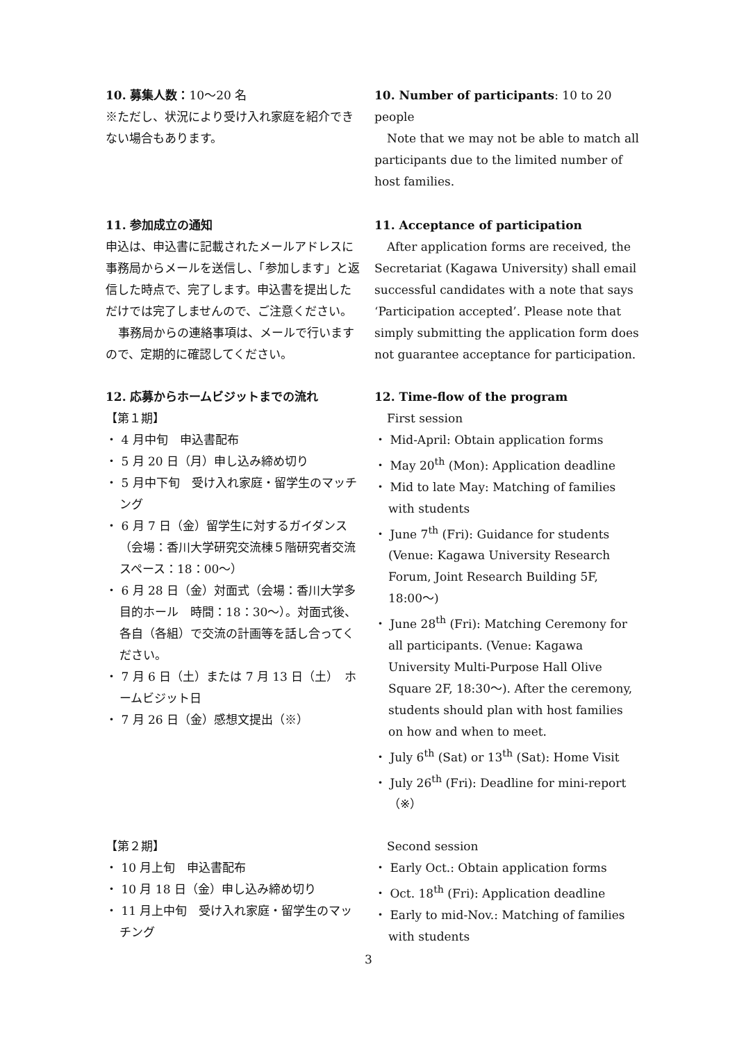10. 募集人数：10〜20 名
※ただし、状況により受け入れ家庭を紹介できない場合もあります。
10. Number of participants: 10 to 20 people
Note that we may not be able to match all participants due to the limited number of host families.
11. 参加成立の通知
申込は、申込書に記載されたメールアドレスに事務局からメールを送信し、「参加します」と返信した時点で、完了します。申込書を提出しただけでは完了しませんので、ご注意ください。
事務局からの連絡事項は、メールで行いますので、定期的に確認してください。
11. Acceptance of participation
After application forms are received, the Secretariat (Kagawa University) shall email successful candidates with a note that says ‘Participation accepted’. Please note that simply submitting the application form does not guarantee acceptance for participation.
12. 応募からホームビジットまでの流れ
【第１期】
・ 4 月中旬　申込書配布
・ 5 月 20 日（月）申し込み締め切り
・ 5 月中下旬　受け入れ家庭・留学生のマッチング
・ 6 月 7 日（金）留学生に対するガイダンス（会場：香川大学研究交流棟５階研究者交流スペース：18：00〜）
・ 6 月 28 日（金）対面式（会場：香川大学多目的ホール　時間：18：30〜）。対面式後、各自（各組）で交流の計画等を話し合ってください。
・ 7 月 6 日（土）または 7 月 13 日（土）　ホームビジット日
・ 7 月 26 日（金）感想文提出（※）
12. Time-flow of the program
First session
・ Mid-April: Obtain application forms
・ May 20<sup>th</sup> (Mon): Application deadline
・ Mid to late May: Matching of families with students
・ June 7<sup>th</sup> (Fri): Guidance for students (Venue: Kagawa University Research Forum, Joint Research Building 5F, 18:00〜)
・ June 28<sup>th</sup> (Fri): Matching Ceremony for all participants. (Venue: Kagawa University Multi-Purpose Hall Olive Square 2F, 18:30〜). After the ceremony, students should plan with host families on how and when to meet.
・ July 6<sup>th</sup> (Sat) or 13<sup>th</sup> (Sat): Home Visit
・ July 26<sup>th</sup> (Fri): Deadline for mini-report （※）
【第２期】
・ 10 月上旬　申込書配布
・ 10 月 18 日（金）申し込み締め切り
・ 11 月上中旬　受け入れ家庭・留学生のマッチング
Second session
・ Early Oct.: Obtain application forms
・ Oct. 18<sup>th</sup> (Fri): Application deadline
・ Early to mid-Nov.: Matching of families with students
3